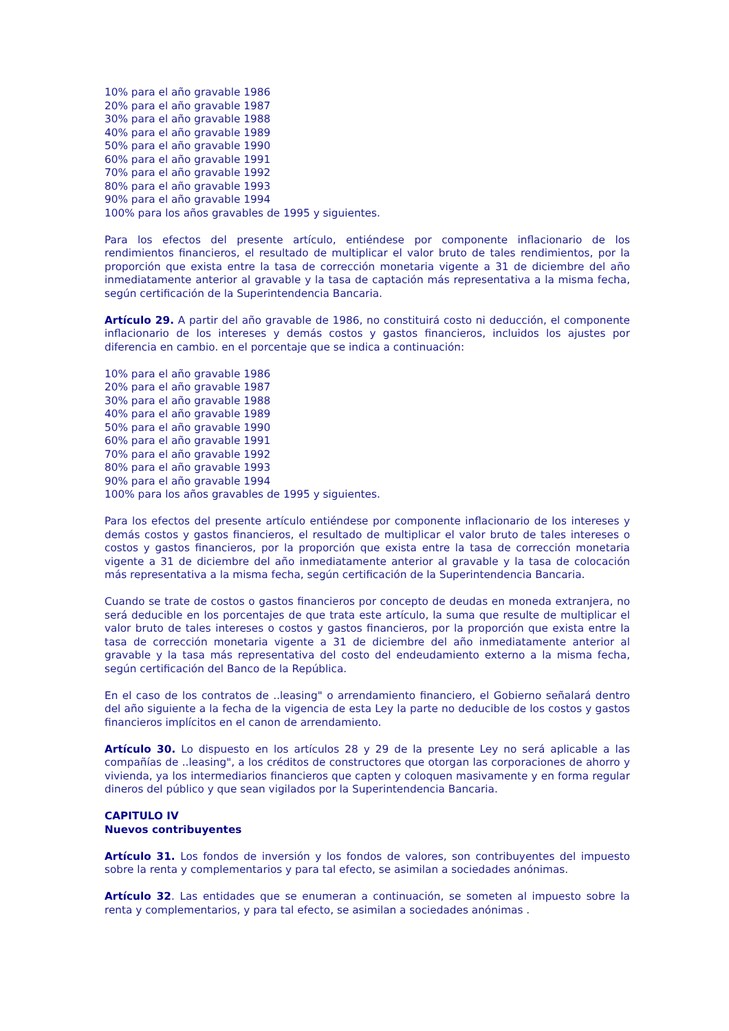10% para el año gravable 1986
20% para el año gravable 1987
30% para el año gravable 1988
40% para el año gravable 1989
50% para el año gravable 1990
60% para el año gravable 1991
70% para el año gravable 1992
80% para el año gravable 1993
90% para el año gravable 1994
100% para los años gravables de 1995 y siguientes.
Para los efectos del presente artículo, entiéndese por componente inflacionario de los rendimientos financieros, el resultado de multiplicar el valor bruto de tales rendimientos, por la proporción que exista entre la tasa de corrección monetaria vigente a 31 de diciembre del año inmediatamente anterior al gravable y la tasa de captación más representativa a la misma fecha, según certificación de la Superintendencia Bancaria.
Artículo 29. A partir del año gravable de 1986, no constituirá costo ni deducción, el componente inflacionario de los intereses y demás costos y gastos financieros, incluidos los ajustes por diferencia en cambio. en el porcentaje que se indica a continuación:
10% para el año gravable 1986
20% para el año gravable 1987
30% para el año gravable 1988
40% para el año gravable 1989
50% para el año gravable 1990
60% para el año gravable 1991
70% para el año gravable 1992
80% para el año gravable 1993
90% para el año gravable 1994
100% para los años gravables de 1995 y siguientes.
Para los efectos del presente artículo entiéndese por componente inflacionario de los intereses y demás costos y gastos financieros, el resultado de multiplicar el valor bruto de tales intereses o costos y gastos financieros, por la proporción que exista entre la tasa de corrección monetaria vigente a 31 de diciembre del año inmediatamente anterior al gravable y la tasa de colocación más representativa a la misma fecha, según certificación de la Superintendencia Bancaria.
Cuando se trate de costos o gastos financieros por concepto de deudas en moneda extranjera, no será deducible en los porcentajes de que trata este artículo, la suma que resulte de multiplicar el valor bruto de tales intereses o costos y gastos financieros, por la proporción que exista entre la tasa de corrección monetaria vigente a 31 de diciembre del año inmediatamente anterior al gravable y la tasa más representativa del costo del endeudamiento externo a la misma fecha, según certificación del Banco de la República.
En el caso de los contratos de ..leasing" o arrendamiento financiero, el Gobierno señalará dentro del año siguiente a la fecha de la vigencia de esta Ley la parte no deducible de los costos y gastos financieros implícitos en el canon de arrendamiento.
Artículo 30. Lo dispuesto en los artículos 28 y 29 de la presente Ley no será aplicable a las compañías de ..leasing", a los créditos de constructores que otorgan las corporaciones de ahorro y vivienda, ya los intermediarios financieros que capten y coloquen masivamente y en forma regular dineros del público y que sean vigilados por la Superintendencia Bancaria.
CAPITULO IV
Nuevos contribuyentes
Artículo 31. Los fondos de inversión y los fondos de valores, son contribuyentes del impuesto sobre la renta y complementarios y para tal efecto, se asimilan a sociedades anónimas.
Artículo 32. Las entidades que se enumeran a continuación, se someten al impuesto sobre la renta y complementarios, y para tal efecto, se asimilan a sociedades anónimas .